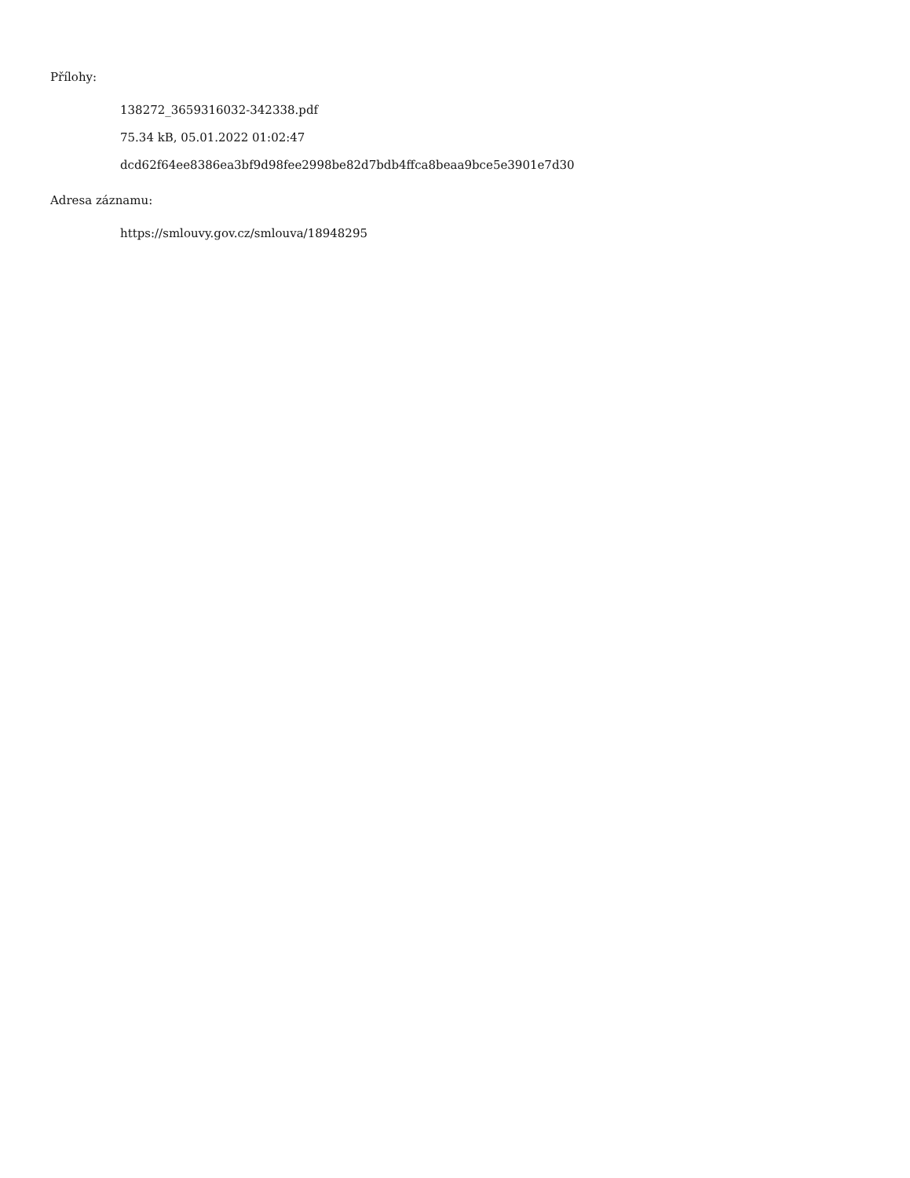Přílohy:
138272_3659316032-342338.pdf
75.34 kB, 05.01.2022 01:02:47
dcd62f64ee8386ea3bf9d98fee2998be82d7bdb4ffca8beaa9bce5e3901e7d30
Adresa záznamu:
https://smlouvy.gov.cz/smlouva/18948295